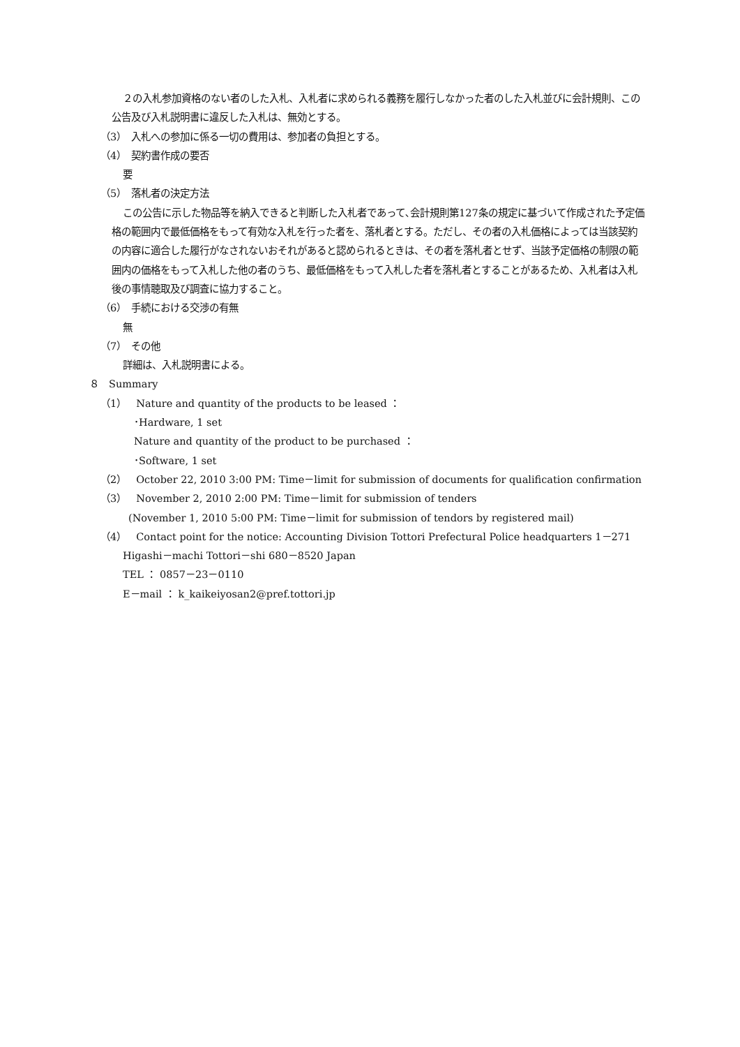２の入札参加資格のない者のした入札、入札者に求められる義務を履行しなかった者のした入札並びに会計規則、この公告及び入札説明書に違反した入札は、無効とする。
（3）　入札への参加に係る一切の費用は、参加者の負担とする。
（4）　契約書作成の要否
要
（5）　落札者の決定方法
この公告に示した物品等を納入できると判断した入札者であって､会計規則第127条の規定に基づいて作成された予定価格の範囲内で最低価格をもって有効な入札を行った者を、落札者とする。ただし、その者の入札価格によっては当該契約の内容に適合した履行がなされないおそれがあると認められるときは、その者を落札者とせず、当該予定価格の制限の範囲内の価格をもって入札した他の者のうち、最低価格をもって入札した者を落札者とすることがあるため、入札者は入札後の事情聴取及び調査に協力すること。
（6）　手続における交渉の有無
無
（7）　その他
詳細は、入札説明書による。
８　Summary
（1）　Nature and quantity of the products to be leased ：
･Hardware, 1 set
Nature and quantity of the product to be purchased ：
･Software, 1 set
（2）　October 22, 2010 3:00 PM: Time－limit for submission of documents for qualification confirmation
（3）　November 2, 2010 2:00 PM: Time－limit for submission of tenders
(November 1, 2010 5:00 PM: Time－limit for submission of tendors by registered mail)
（4）　Contact point for the notice: Accounting Division Tottori Prefectural Police headquarters 1－271
Higashi－machi Tottori－shi 680－8520 Japan
TEL ： 0857－23－0110
E－mail ： k_kaikeiyosan2@pref.tottori.jp